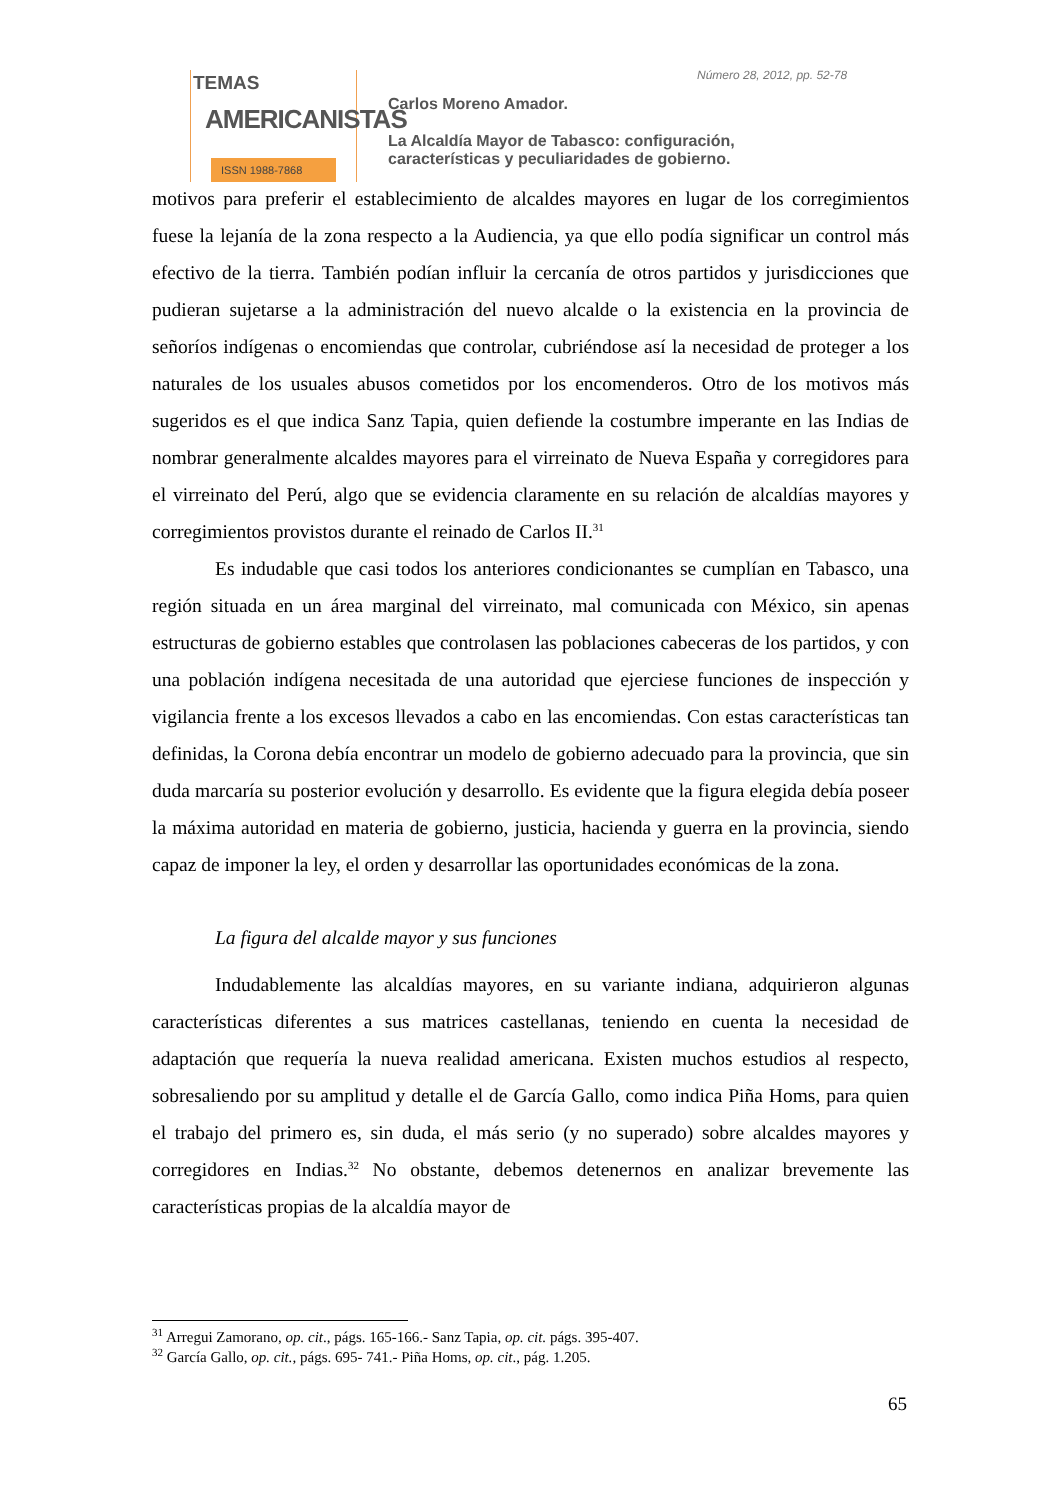TEMAS
AMERICANISTAS
ISSN 1988-7868
Número 28, 2012, pp. 52-78
Carlos Moreno Amador.
La Alcaldía Mayor de Tabasco: configuración,
características y peculiaridades de gobierno.
motivos para preferir el establecimiento de alcaldes mayores en lugar de los corregimientos fuese la lejanía de la zona respecto a la Audiencia, ya que ello podía significar un control más efectivo de la tierra. También podían influir la cercanía de otros partidos y jurisdicciones que pudieran sujetarse a la administración del nuevo alcalde o la existencia en la provincia de señoríos indígenas o encomiendas que controlar, cubriéndose así la necesidad de proteger a los naturales de los usuales abusos cometidos por los encomenderos. Otro de los motivos más sugeridos es el que indica Sanz Tapia, quien defiende la costumbre imperante en las Indias de nombrar generalmente alcaldes mayores para el virreinato de Nueva España y corregidores para el virreinato del Perú, algo que se evidencia claramente en su relación de alcaldías mayores y corregimientos provistos durante el reinado de Carlos II.<sup>31</sup>
Es indudable que casi todos los anteriores condicionantes se cumplían en Tabasco, una región situada en un área marginal del virreinato, mal comunicada con México, sin apenas estructuras de gobierno estables que controlasen las poblaciones cabeceras de los partidos, y con una población indígena necesitada de una autoridad que ejerciese funciones de inspección y vigilancia frente a los excesos llevados a cabo en las encomiendas. Con estas características tan definidas, la Corona debía encontrar un modelo de gobierno adecuado para la provincia, que sin duda marcaría su posterior evolución y desarrollo. Es evidente que la figura elegida debía poseer la máxima autoridad en materia de gobierno, justicia, hacienda y guerra en la provincia, siendo capaz de imponer la ley, el orden y desarrollar las oportunidades económicas de la zona.
La figura del alcalde mayor y sus funciones
Indudablemente las alcaldías mayores, en su variante indiana, adquirieron algunas características diferentes a sus matrices castellanas, teniendo en cuenta la necesidad de adaptación que requería la nueva realidad americana. Existen muchos estudios al respecto, sobresaliendo por su amplitud y detalle el de García Gallo, como indica Piña Homs, para quien el trabajo del primero es, sin duda, el más serio (y no superado) sobre alcaldes mayores y corregidores en Indias.<sup>32</sup> No obstante, debemos detenernos en analizar brevemente las características propias de la alcaldía mayor de
<sup>31</sup> Arregui Zamorano, op. cit., págs. 165-166.- Sanz Tapia, op. cit. págs. 395-407.
<sup>32</sup> García Gallo, op. cit., págs. 695- 741.- Piña Homs, op. cit., pág. 1.205.
65